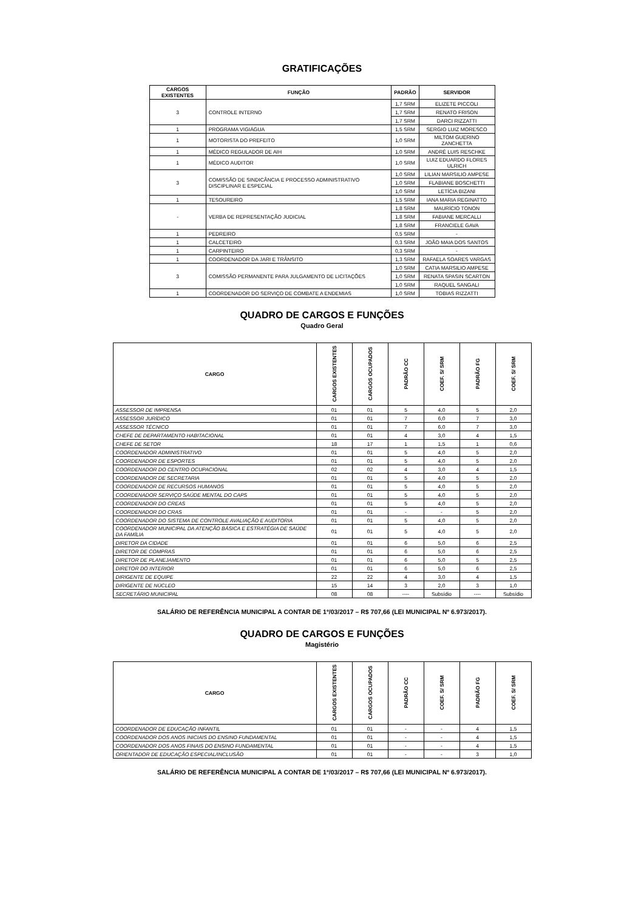GRATIFICAÇÕES
| CARGOS EXISTENTES | FUNÇÃO | PADRÃO | SERVIDOR |
| --- | --- | --- | --- |
| 3 | CONTROLE INTERNO | 1,7 SRM | ELIZETE PICCOLI |
| | | 1,7 SRM | RENATO FRISON |
| | | 1,7 SRM | DARCI RIZZATTI |
| 1 | PROGRAMA VIGIÁGUA | 1,5 SRM | SERGIO LUIZ MORESCO |
| 1 | MOTORISTA DO PREFEITO | 1,0 SRM | MILTOM GUERINO ZANCHETTA |
| 1 | MÉDICO REGULADOR DE AIH | 1,0 SRM | ANDRÉ LUIS RESCHKE |
| 1 | MÉDICO AUDITOR | 1,0 SRM | LUIZ EDUARDO FLORES ULRICH |
| 3 | COMISSÃO DE SINDICÂNCIA E PROCESSO ADMINISTRATIVO DISCIPLINAR E ESPECIAL | 1,0 SRM | LILIAN MARSILIO AMPESE |
| | | 1,0 SRM | FLABIANE BOSCHETTI |
| | | 1,0 SRM | LETÍCIA BIZANI |
| 1 | TESOUREIRO | 1,5 SRM | IANA MARIA REGINATTO |
| - | VERBA DE REPRESENTAÇÃO JUDICIAL | 1,8 SRM | MAURÍCIO TONON |
| | | 1,8 SRM | FABIANE MERCALLI |
| | | 1,8 SRM | FRANCIELE GAVA |
| 1 | PEDREIRO | 0,5 SRM | - |
| 1 | CALCETEIRO | 0,3 SRM | JOÃO MAIA DOS SANTOS |
| 1 | CARPINTEIRO | 0,3 SRM | - |
| 1 | COORDENADOR DA JARI E TRÂNSITO | 1,3 SRM | RAFAELA SOARES VARGAS |
| 3 | COMISSÃO PERMANENTE PARA JULGAMENTO DE LICITAÇÕES | 1,0 SRM | CATIA MARSILIO AMPESE |
| | | 1,0 SRM | RENATA SPASIN SCARTON |
| | | 1,0 SRM | RAQUEL SANGALI |
| 1 | COORDENADOR DO SERVIÇO DE COMBATE A ENDEMIAS | 1,0 SRM | TOBIAS RIZZATTI |
QUADRO DE CARGOS E FUNÇÕES
Quadro Geral
| CARGO | CARGOS EXISTENTES | CARGOS OCUPADOS | PADRÃO CC | COEF. S/ SRM | PADRÃO FG | COEF. S/ SRM |
| --- | --- | --- | --- | --- | --- | --- |
| ASSESSOR DE IMPRENSA | 01 | 01 | 5 | 4,0 | 5 | 2,0 |
| ASSESSOR JURÍDICO | 01 | 01 | 7 | 6,0 | 7 | 3,0 |
| ASSESSOR TÉCNICO | 01 | 01 | 7 | 6,0 | 7 | 3,0 |
| CHEFE DE DEPARTAMENTO HABITACIONAL | 01 | 01 | 4 | 3,0 | 4 | 1,5 |
| CHEFE DE SETOR | 18 | 17 | 1 | 1,5 | 1 | 0,6 |
| COORDENADOR ADMINISTRATIVO | 01 | 01 | 5 | 4,0 | 5 | 2,0 |
| COORDENADOR DE ESPORTES | 01 | 01 | 5 | 4,0 | 5 | 2,0 |
| COORDENADOR DO CENTRO OCUPACIONAL | 02 | 02 | 4 | 3,0 | 4 | 1,5 |
| COORDENADOR DE SECRETARIA | 01 | 01 | 5 | 4,0 | 5 | 2,0 |
| COORDENADOR DE RECURSOS HUMANOS | 01 | 01 | 5 | 4,0 | 5 | 2,0 |
| COORDENADOR SERVIÇO SAÚDE MENTAL DO CAPS | 01 | 01 | 5 | 4,0 | 5 | 2,0 |
| COORDENADOR DO CREAS | 01 | 01 | 5 | 4,0 | 5 | 2,0 |
| COORDENADOR DO CRAS | 01 | 01 | - | - | 5 | 2,0 |
| COORDENADOR DO SISTEMA DE CONTROLE AVALIAÇÃO E AUDITORIA | 01 | 01 | 5 | 4,0 | 5 | 2,0 |
| COORDENADOR MUNICIPAL DA ATENÇÃO BÁSICA E ESTRATÉGIA DE SAÚDE DA FAMÍLIA | 01 | 01 | 5 | 4,0 | 5 | 2,0 |
| DIRETOR DA CIDADE | 01 | 01 | 6 | 5,0 | 6 | 2,5 |
| DIRETOR DE COMPRAS | 01 | 01 | 6 | 5,0 | 6 | 2,5 |
| DIRETOR DE PLANEJAMENTO | 01 | 01 | 6 | 5,0 | 5 | 2,5 |
| DIRETOR DO INTERIOR | 01 | 01 | 6 | 5,0 | 6 | 2,5 |
| DIRIGENTE DE EQUIPE | 22 | 22 | 4 | 3,0 | 4 | 1,5 |
| DIRIGENTE DE NÚCLEO | 15 | 14 | 3 | 2,0 | 3 | 1,0 |
| SECRETÁRIO MUNICIPAL | 08 | 08 | ---- | Subsídio | ---- | Subsídio |
SALÁRIO DE REFERÊNCIA MUNICIPAL A CONTAR DE 1º/03/2017 – R$ 707,66 (LEI MUNICIPAL Nº 6.973/2017).
QUADRO DE CARGOS E FUNÇÕES
Magistério
| CARGO | CARGOS EXISTENTES | CARGOS OCUPADOS | PADRÃO CC | COEF. S/ SRM | PADRÃO FG | COEF. S/ SRM |
| --- | --- | --- | --- | --- | --- | --- |
| COORDENADOR DE EDUCAÇÃO INFANTIL | 01 | 01 | - | - | 4 | 1,5 |
| COORDENADOR DOS ANOS INICIAIS DO ENSINO FUNDAMENTAL | 01 | 01 | - | - | 4 | 1,5 |
| COORDENADOR DOS ANOS FINAIS DO ENSINO FUNDAMENTAL | 01 | 01 | - | - | 4 | 1,5 |
| ORIENTADOR DE EDUCAÇÃO ESPECIAL/INCLUSÃO | 01 | 01 | - | - | 3 | 1,0 |
SALÁRIO DE REFERÊNCIA MUNICIPAL A CONTAR DE 1º/03/2017 – R$ 707,66 (LEI MUNICIPAL Nº 6.973/2017).